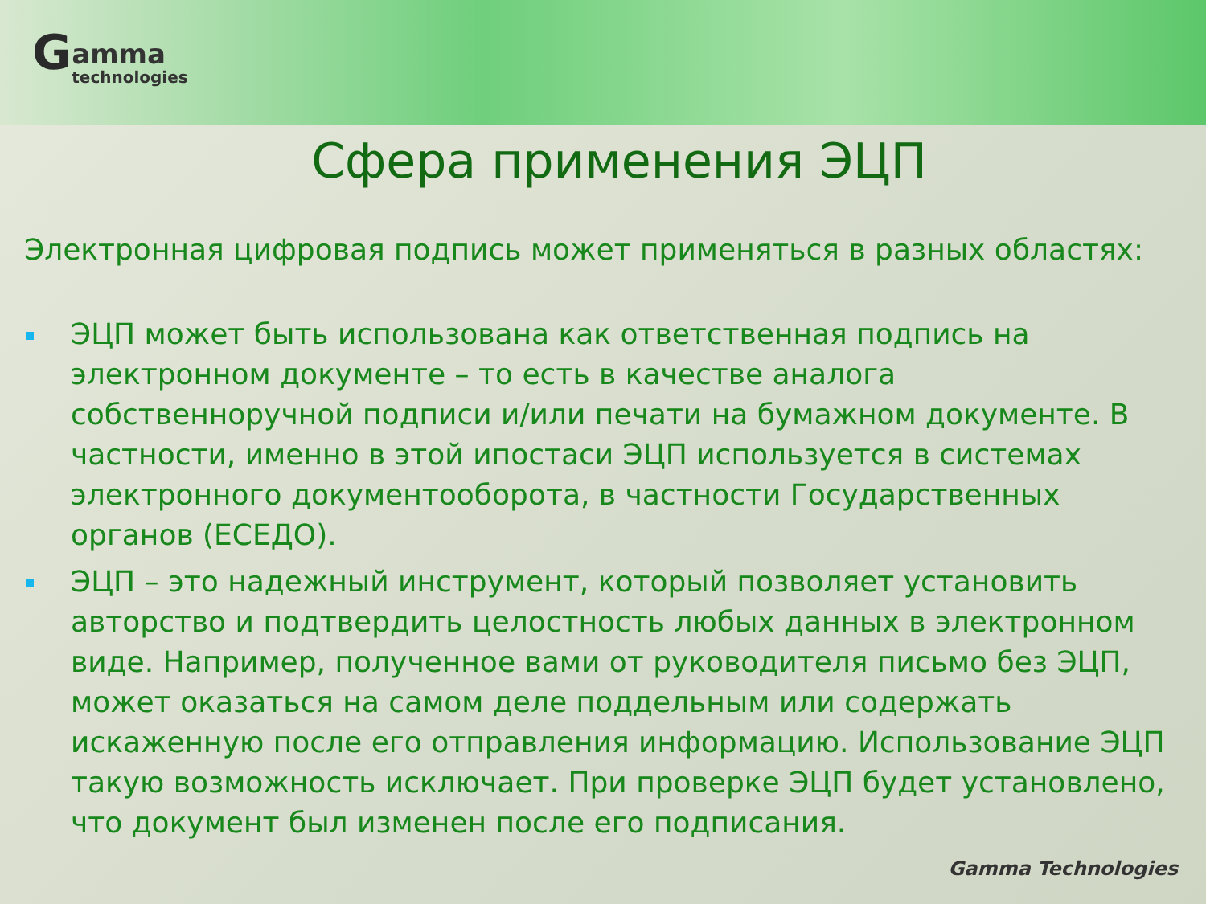Gamma technologies
Сфера применения ЭЦП
Электронная цифровая подпись может применяться в разных областях:
ЭЦП может быть использована как ответственная подпись на электронном документе – то есть в качестве аналога собственноручной подписи и/или печати на бумажном документе. В частности, именно в этой ипостаси ЭЦП используется в системах электронного документооборота, в частности Государственных органов (ЕСЕДО).
ЭЦП – это надежный инструмент, который позволяет установить авторство и подтвердить целостность любых данных в электронном виде. Например, полученное вами от руководителя письмо без ЭЦП, может оказаться на самом деле поддельным или содержать искаженную после его отправления информацию. Использование ЭЦП такую возможность исключает. При проверке ЭЦП будет установлено, что документ был изменен после его подписания.
Gamma Technologies